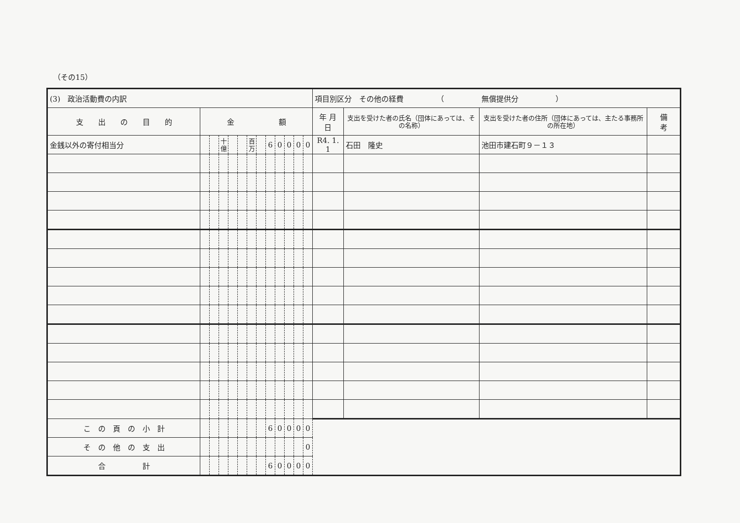（その15）
| (3) 政治活動費の内訳 | | | | | | | | | | | | | 項目別区分 その他の経費 （ 無償提供分 ） | | | |
| 支 出 の 目 的 | 金 額 | | | | | | | | | | | | 年 月 日 | 支出を受けた者の氏名（団体にあっては、その名称） | 支出を受けた者の住所（団体にあっては、主たる事務所の所在地） | 備 考 |
| 金銭以外の寄付相当分 | | | 十億 | | | 百万 | | 6 | 0 | 0 | 0 | 0 | R4. 1. 1 | 石田 隆史 | 池田市建石町９－１３ | |
| こ の 頁 の 小 計 | | | | | | | | 6 | 0 | 0 | 0 | 0 | | | | |
| そ の 他 の 支 出 | | | | | | | | | | | | 0 | | | | |
| 合 計 | | | | | | | | 6 | 0 | 0 | 0 | 0 | | | | |